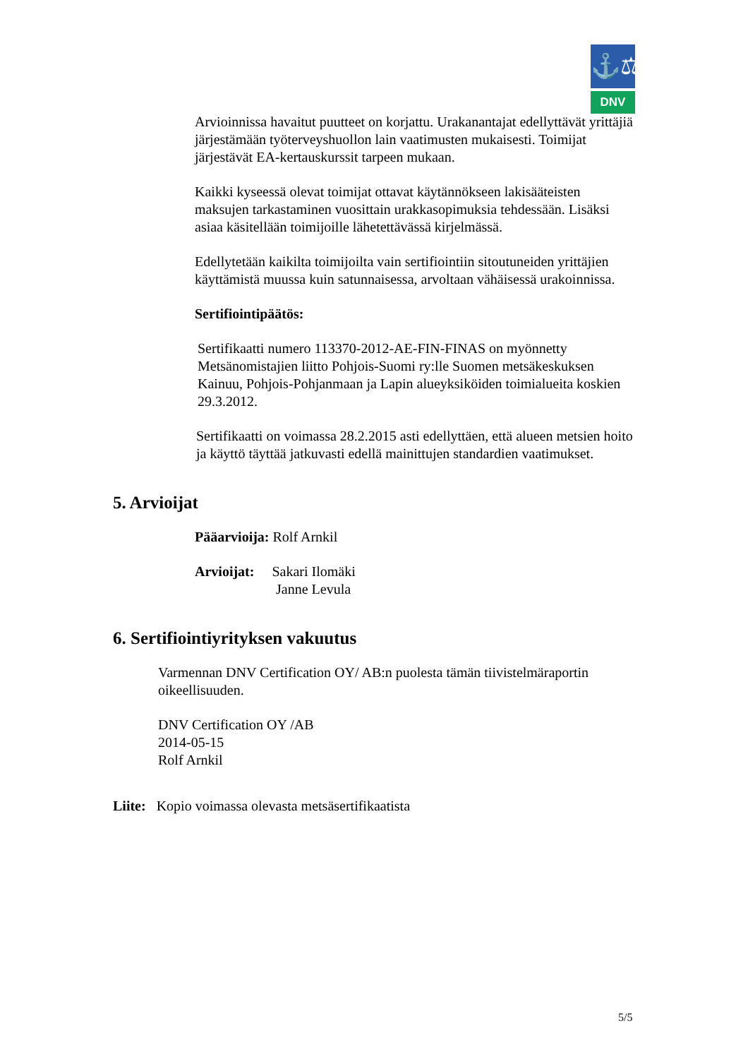⚓⚖
DNV
Arvioinnissa havaitut puutteet on korjattu. Urakanantajat edellyttävät yrittäjiä järjestämään työterveyshuollon lain vaatimusten mukaisesti. Toimijat järjestävät EA-kertauskurssit tarpeen mukaan.
Kaikki kyseessä olevat toimijat ottavat käytännökseen lakisääteisten maksujen tarkastaminen vuosittain urakkasopimuksia tehdessään. Lisäksi asiaa käsitellään toimijoille lähetettävässä kirjelmässä.
Edellytetään kaikilta toimijoilta vain sertifiointiin sitoutuneiden yrittäjien käyttämistä muussa kuin satunnaisessa, arvoltaan vähäisessä urakoinnissa.
Sertifiointipäätös:
Sertifikaatti numero 113370-2012-AE-FIN-FINAS on myönnetty Metsänomistajien liitto Pohjois-Suomi ry:lle Suomen metsäkeskuksen Kainuu, Pohjois-Pohjanmaan ja Lapin alueyksiköiden toimialueita koskien 29.3.2012.
Sertifikaatti on voimassa 28.2.2015 asti edellyttäen, että alueen metsien hoito ja käyttö täyttää jatkuvasti edellä mainittujen standardien vaatimukset.
5. Arvioijat
Pääarvioija: Rolf Arnkil
Arvioijat: Sakari Ilomäki
Janne Levula
6. Sertifiointiyrityksen vakuutus
Varmennan DNV Certification OY/ AB:n puolesta tämän tiivistelmäraportin oikeellisuuden.
DNV Certification OY /AB
2014-05-15
Rolf Arnkil
Liite: Kopio voimassa olevasta metsäsertifikaatista
5/5